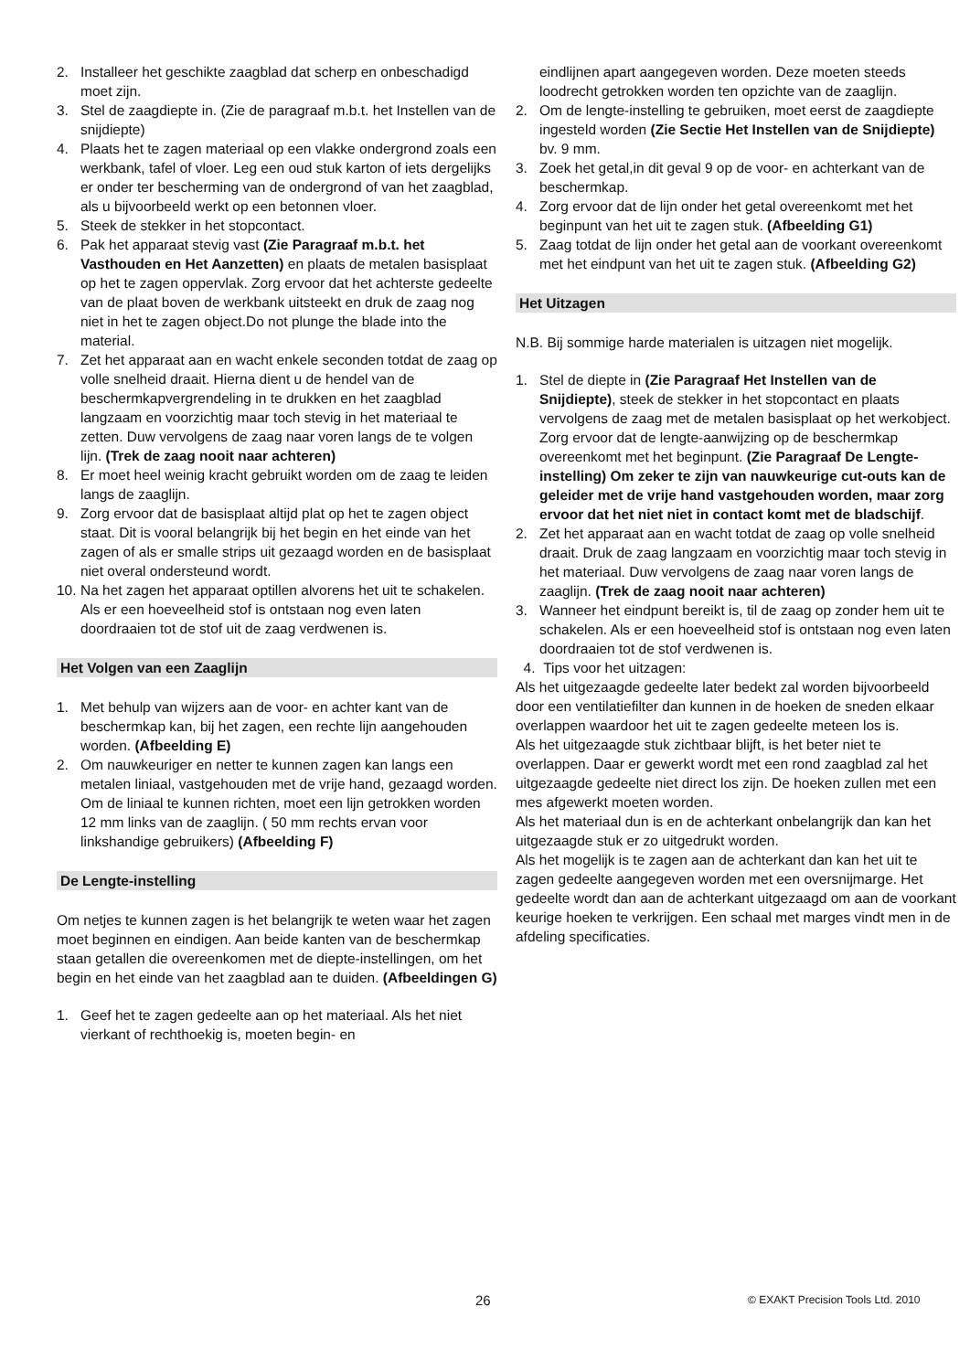2. Installeer het geschikte zaagblad dat scherp en onbeschadigd moet zijn.
3. Stel de zaagdiepte in. (Zie de paragraaf m.b.t. het Instellen van de snijdiepte)
4. Plaats het te zagen materiaal op een vlakke ondergrond zoals een werkbank, tafel of vloer. Leg een oud stuk karton of iets dergelijks er onder ter bescherming van de ondergrond of van het zaagblad, als u bijvoorbeeld werkt op een betonnen vloer.
5. Steek de stekker in het stopcontact.
6. Pak het apparaat stevig vast (Zie Paragraaf m.b.t. het Vasthouden en Het Aanzetten) en plaats de metalen basisplaat op het te zagen oppervlak. Zorg ervoor dat het achterste gedeelte van de plaat boven de werkbank uitsteekt en druk de zaag nog niet in het te zagen object.Do not plunge the blade into the material.
7. Zet het apparaat aan en wacht enkele seconden totdat de zaag op volle snelheid draait. Hierna dient u de hendel van de beschermkapvergrendeling in te drukken en het zaagblad langzaam en voorzichtig maar toch stevig in het materiaal te zetten. Duw vervolgens de zaag naar voren langs de te volgen lijn. (Trek de zaag nooit naar achteren)
8. Er moet heel weinig kracht gebruikt worden om de zaag te leiden langs de zaaglijn.
9. Zorg ervoor dat de basisplaat altijd plat op het te zagen object staat. Dit is vooral belangrijk bij het begin en het einde van het zagen of als er smalle strips uit gezaagd worden en de basisplaat niet overal ondersteund wordt.
10. Na het zagen het apparaat optillen alvorens het uit te schakelen. Als er een hoeveelheid stof is ontstaan nog even laten doordraaien tot de stof uit de zaag verdwenen is.
Het Volgen van een Zaaglijn
1. Met behulp van wijzers aan de voor- en achter kant van de beschermkap kan, bij het zagen, een rechte lijn aangehouden worden. (Afbeelding E)
2. Om nauwkeuriger en netter te kunnen zagen kan langs een metalen liniaal, vastgehouden met de vrije hand, gezaagd worden. Om de liniaal te kunnen richten, moet een lijn getrokken worden 12 mm links van de zaaglijn. ( 50 mm rechts ervan voor linkshandige gebruikers) (Afbeelding F)
De Lengte-instelling
Om netjes te kunnen zagen is het belangrijk te weten waar het zagen moet beginnen en eindigen. Aan beide kanten van de beschermkap staan getallen die overeenkomen met de diepte-instellingen, om het begin en het einde van het zaagblad aan te duiden. (Afbeeldingen G)
1. Geef het te zagen gedeelte aan op het materiaal. Als het niet vierkant of rechthoekig is, moeten begin- en
eindlijnen apart aangegeven worden. Deze moeten steeds loodrecht getrokken worden ten opzichte van de zaaglijn.
2. Om de lengte-instelling te gebruiken, moet eerst de zaagdiepte ingesteld worden (Zie Sectie Het Instellen van de Snijdiepte) bv. 9 mm.
3. Zoek het getal,in dit geval 9 op de voor- en achterkant van de beschermkap.
4. Zorg ervoor dat de lijn onder het getal overeenkomt met het beginpunt van het uit te zagen stuk. (Afbeelding G1)
5. Zaag totdat de lijn onder het getal aan de voorkant overeenkomt met het eindpunt van het uit te zagen stuk. (Afbeelding G2)
Het Uitzagen
N.B. Bij sommige harde materialen is uitzagen niet mogelijk.
1. Stel de diepte in (Zie Paragraaf Het Instellen van de Snijdiepte), steek de stekker in het stopcontact en plaats vervolgens de zaag met de metalen basisplaat op het werkobject. Zorg ervoor dat de lengte-aanwijzing op de beschermkap overeenkomt met het beginpunt. (Zie Paragraaf De Lengte-instelling) Om zeker te zijn van nauwkeurige cut-outs kan de geleider met de vrije hand vastgehouden worden, maar zorg ervoor dat het niet niet in contact komt met de bladschijf.
2. Zet het apparaat aan en wacht totdat de zaag op volle snelheid draait. Druk de zaag langzaam en voorzichtig maar toch stevig in het materiaal. Duw vervolgens de zaag naar voren langs de zaaglijn. (Trek de zaag nooit naar achteren)
3. Wanneer het eindpunt bereikt is, til de zaag op zonder hem uit te schakelen. Als er een hoeveelheid stof is ontstaan nog even laten doordraaien tot de stof verdwenen is.
4. Tips voor het uitzagen:
Als het uitgezaagde gedeelte later bedekt zal worden bijvoorbeeld door een ventilatiefilter dan kunnen in de hoeken de sneden elkaar overlappen waardoor het uit te zagen gedeelte meteen los is.
Als het uitgezaagde stuk zichtbaar blijft, is het beter niet te overlappen. Daar er gewerkt wordt met een rond zaagblad zal het uitgezaagde gedeelte niet direct los zijn. De hoeken zullen met een mes afgewerkt moeten worden.
Als het materiaal dun is en de achterkant onbelangrijk dan kan het uitgezaagde stuk er zo uitgedrukt worden.
Als het mogelijk is te zagen aan de achterkant dan kan het uit te zagen gedeelte aangegeven worden met een oversnijmarge. Het gedeelte wordt dan aan de achterkant uitgezaagd om aan de voorkant keurige hoeken te verkrijgen. Een schaal met marges vindt men in de afdeling specificaties.
26 © EXAKT Precision Tools Ltd. 2010